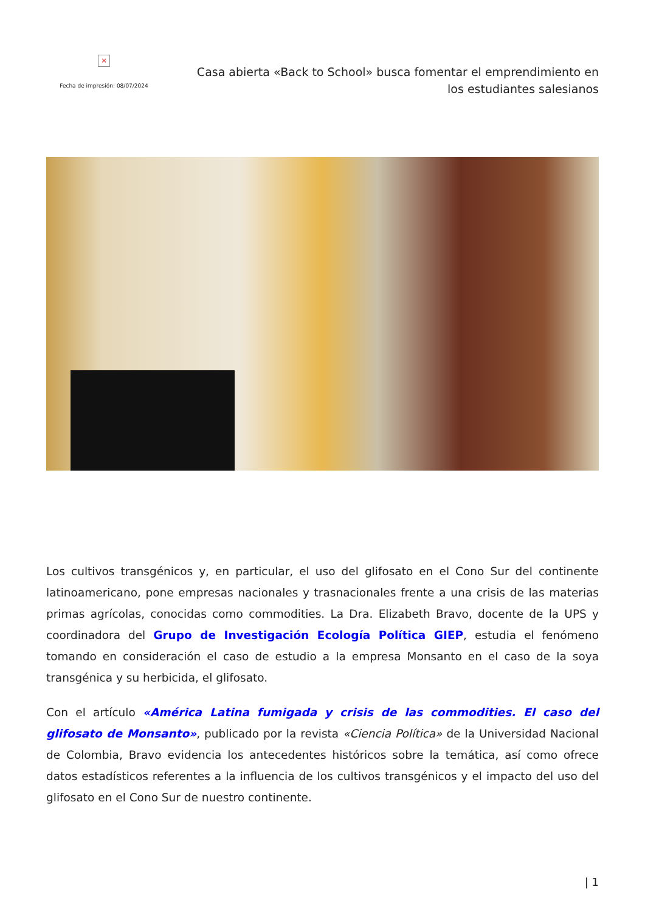×
Fecha de impresión: 08/07/2024
Casa abierta «Back to School» busca fomentar el emprendimiento en los estudiantes salesianos
Los cultivos transgénicos y, en particular, el uso del glifosato en el Cono Sur del continente latinoamericano, pone empresas nacionales y trasnacionales frente a una crisis de las materias primas agrícolas, conocidas como commodities. La Dra. Elizabeth Bravo, docente de la UPS y coordinadora del Grupo de Investigación Ecología Política GIEP, estudia el fenómeno tomando en consideración el caso de estudio a la empresa Monsanto en el caso de la soya transgénica y su herbicida, el glifosato.
Con el artículo «América Latina fumigada y crisis de las commodities. El caso del glifosato de Monsanto», publicado por la revista «Ciencia Política» de la Universidad Nacional de Colombia, Bravo evidencia los antecedentes históricos sobre la temática, así como ofrece datos estadísticos referentes a la influencia de los cultivos transgénicos y el impacto del uso del glifosato en el Cono Sur de nuestro continente.
| 1